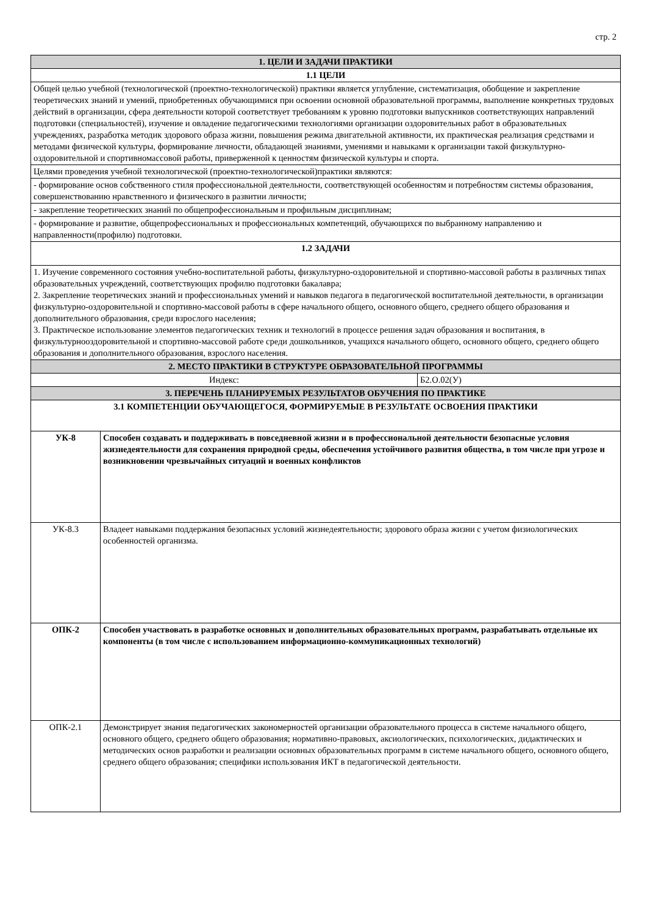стр. 2
| 1. ЦЕЛИ И ЗАДАЧИ ПРАКТИКИ | | |
| 1.1 ЦЕЛИ | | |
| Общей целью учебной (технологической (проектно-технологической) практики является углубление, систематизация, обобщение и закрепление теоретических знаний и умений, приобретенных обучающимися при освоении основной образовательной программы, выполнение конкретных трудовых действий в организации, сфера деятельности которой соответствует требованиям к уровню подготовки выпускников соответствующих направлений подготовки (специальностей), изучение и овладение педагогическими технологиями организации оздоровительных работ в образовательных учреждениях, разработка методик здорового образа жизни, повышения режима двигательной активности, их практическая реализация средствами и методами физической культуры, формирование личности, обладающей знаниями, умениями и навыками к организации такой физкультурно-оздоровительной и спортивномассовой работы, приверженной к ценностям физической культуры и спорта. | | |
| Целями проведения учебной технологической (проектно-технологической)практики являются: | | |
| - формирование основ собственного стиля профессиональной деятельности, соответствующей особенностям и потребностям системы образования, совершенствованию нравственного и физического в развитии личности; | | |
| - закрепление теоретических знаний по общепрофессиональным и профильным дисциплинам; | | |
| - формирование и развитие, общепрофессиональных и профессиональных компетенций, обучающихся по выбранному направлению и направленности(профилю) подготовки. | | |
| 1.2 ЗАДАЧИ | | |
| 1. Изучение современного состояния учебно-воспитательной работы, физкультурно-оздоровительной и спортивно-массовой работы в различных типах образовательных учреждений, соответствующих профилю подготовки бакалавра; 2. Закрепление теоретических знаний и профессиональных умений и навыков педагога в педагогической воспитательной деятельности, в организации физкультурно-оздоровительной и спортивно-массовой работы в сфере начального общего, основного общего, среднего общего образования и дополнительного образования, среди взрослого населения; 3. Практическое использование элементов педагогических техник и технологий в процессе решения задач образования и воспитания, в физкультурнооздоровительной и спортивно-массовой работе среди дошкольников, учащихся начального общего, основного общего, среднего общего образования и дополнительного образования, взрослого населения. | | |
| 2. МЕСТО ПРАКТИКИ В СТРУКТУРЕ ОБРАЗОВАТЕЛЬНОЙ ПРОГРАММЫ | | |
| Индекс: | | Б2.О.02(У) |
| 3. ПЕРЕЧЕНЬ ПЛАНИРУЕМЫХ РЕЗУЛЬТАТОВ ОБУЧЕНИЯ ПО ПРАКТИКЕ | | |
| 3.1 КОМПЕТЕНЦИИ ОБУЧАЮЩЕГОСЯ, ФОРМИРУЕМЫЕ В РЕЗУЛЬТАТЕ ОСВОЕНИЯ ПРАКТИКИ | | |
| УК-8 | Способен создавать и поддерживать в повседневной жизни и в профессиональной деятельности безопасные условия жизнедеятельности для сохранения природной среды, обеспечения устойчивого развития общества, в том числе при угрозе и возникновении чрезвычайных ситуаций и военных конфликтов | |
| УК-8.3 | Владеет навыками поддержания безопасных условий жизнедеятельности; здорового образа жизни с учетом физиологических особенностей организма. | |
| ОПК-2 | Способен участвовать в разработке основных и дополнительных образовательных программ, разрабатывать отдельные их компоненты (в том числе с использованием информационно-коммуникационных технологий) | |
| ОПК-2.1 | Демонстрирует знания педагогических закономерностей организации образовательного процесса в системе начального общего, основного общего, среднего общего образования; нормативно-правовых, аксиологических, психологических, дидактических и методических основ разработки и реализации основных образовательных программ в системе начального общего, основного общего, среднего общего образования; специфики использования ИКТ в педагогической деятельности. | |